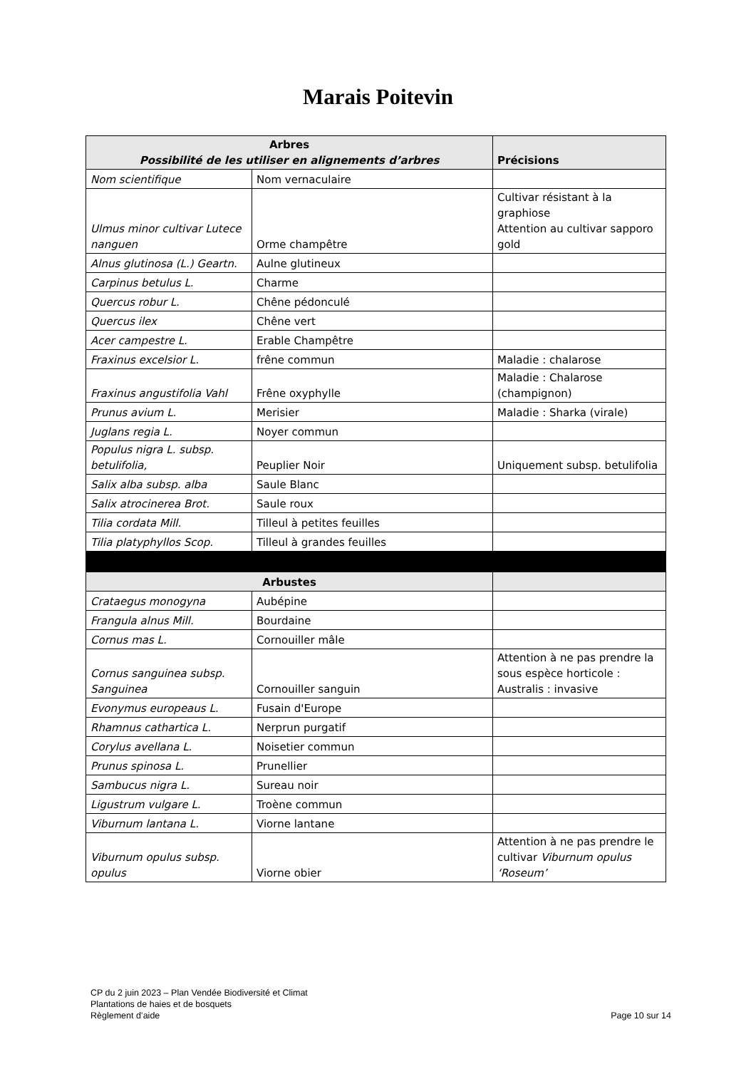Marais Poitevin
| Arbres Possibilité de les utiliser en alignements d’arbres | | Précisions |
| --- | --- | --- |
| Nom scientifique | Nom vernaculaire | |
| Ulmus minor cultivar Lutece nanguen | Orme champêtre | Cultivar résistant à la graphiose Attention au cultivar sapporo gold |
| Alnus glutinosa (L.) Geartn. | Aulne glutineux | |
| Carpinus betulus L. | Charme | |
| Quercus robur L. | Chêne pédonculé | |
| Quercus ilex | Chêne vert | |
| Acer campestre L. | Erable Champêtre | |
| Fraxinus excelsior L. | frêne commun | Maladie : chalarose |
| Fraxinus angustifolia Vahl | Frêne oxyphylle | Maladie : Chalarose (champignon) |
| Prunus avium L. | Merisier | Maladie : Sharka (virale) |
| Juglans regia L. | Noyer commun | |
| Populus nigra L. subsp. betulifolia, | Peuplier Noir | Uniquement subsp. betulifolia |
| Salix alba subsp. alba | Saule Blanc | |
| Salix atrocinerea Brot. | Saule roux | |
| Tilia cordata Mill. | Tilleul à petites feuilles | |
| Tilia platyphyllos Scop. | Tilleul à grandes feuilles | |
| Arbustes | | |
| Crataegus monogyna | Aubépine | |
| Frangula alnus Mill. | Bourdaine | |
| Cornus mas L. | Cornouiller mâle | |
| Cornus sanguinea subsp. Sanguinea | Cornouiller sanguin | Attention à ne pas prendre la sous espèce horticole : Australis : invasive |
| Evonymus europeaus L. | Fusain d'Europe | |
| Rhamnus cathartica L. | Nerprun purgatif | |
| Corylus avellana L. | Noisetier commun | |
| Prunus spinosa L. | Prunellier | |
| Sambucus nigra L. | Sureau noir | |
| Ligustrum vulgare L. | Troène commun | |
| Viburnum lantana L. | Viorne lantane | |
| Viburnum opulus subsp. opulus | Viorne obier | Attention à ne pas prendre le cultivar Viburnum opulus ‘Roseum’ |
CP du 2 juin 2023 – Plan Vendée Biodiversité et Climat
Plantations de haies et de bosquets
Règlement d’aide
Page 10 sur 14